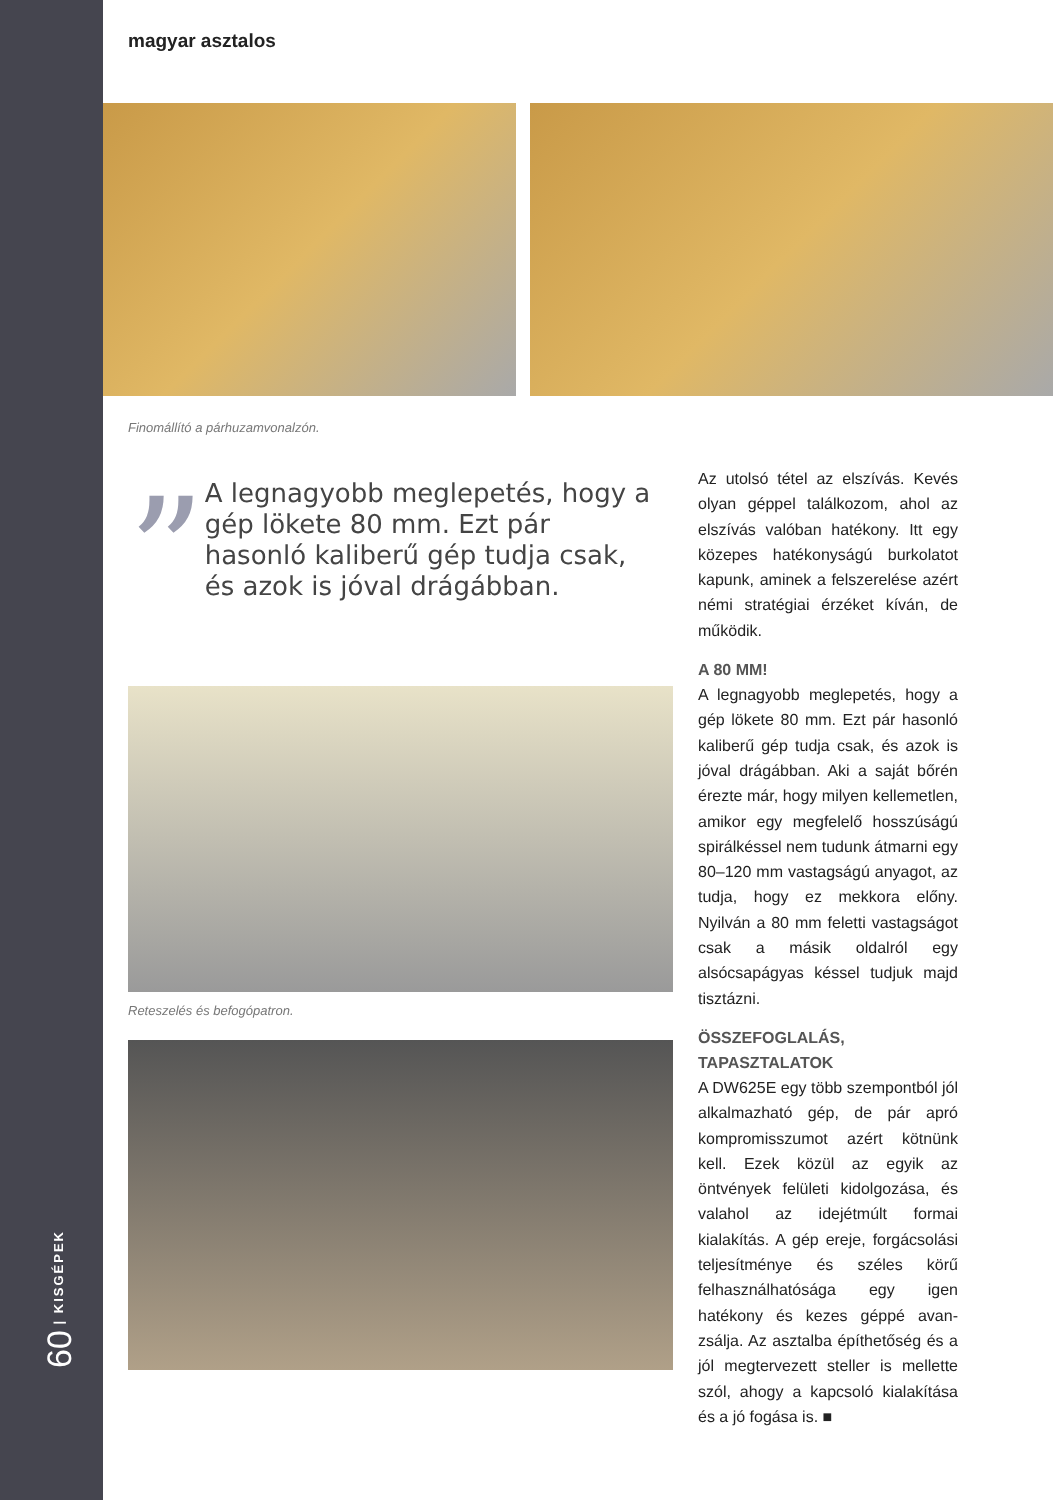60 | KISGÉPEK
magyar asztalos
Finomállító a párhuzamvonalzón.
”
A legnagyobb meglepetés, hogy a gép lökete 80 mm. Ezt pár hasonló kaliberű gép tudja csak, és azok is jóval drágábban.
Reteszelés és befogópatron.
Az utolsó tétel az elszívás. Kevés olyan géppel találkozom, ahol az elszívás valóban hatékony. Itt egy közepes hatékonyságú burkolatot kapunk, aminek a felszerelése azért némi stratégiai érzéket kíván, de működik.
A 80 MM!
A legnagyobb meglepetés, hogy a gép lökete 80 mm. Ezt pár hasonló kaliberű gép tudja csak, és azok is jóval drágábban. Aki a saját bőrén érezte már, hogy milyen kellemetlen, amikor egy megfelelő hosszúságú spirálkéssel nem tudunk átmarni egy 80–120 mm vastagságú anyagot, az tudja, hogy ez mekkora előny. Nyilván a 80 mm feletti vastagságot csak a másik oldalról egy alsócsapágyas késsel tudjuk majd tisztázni.
ÖSSZEFOGLALÁS, TAPASZTALATOK
A DW625E egy több szempontból jól alkalmazható gép, de pár apró kompromisszumot azért kötnünk kell. Ezek közül az egyik az öntvények felületi kidolgozása, és valahol az idejétmúlt formai kialakítás. A gép ereje, forgácsolási teljesítménye és széles körű felhasználhatósága egy igen hatékony és kezes géppé avan­zsálja. Az asztalba építhetőség és a jól megtervezett steller is mellette szól, ahogy a kapcsoló kialakítása és a jó fogása is. ■